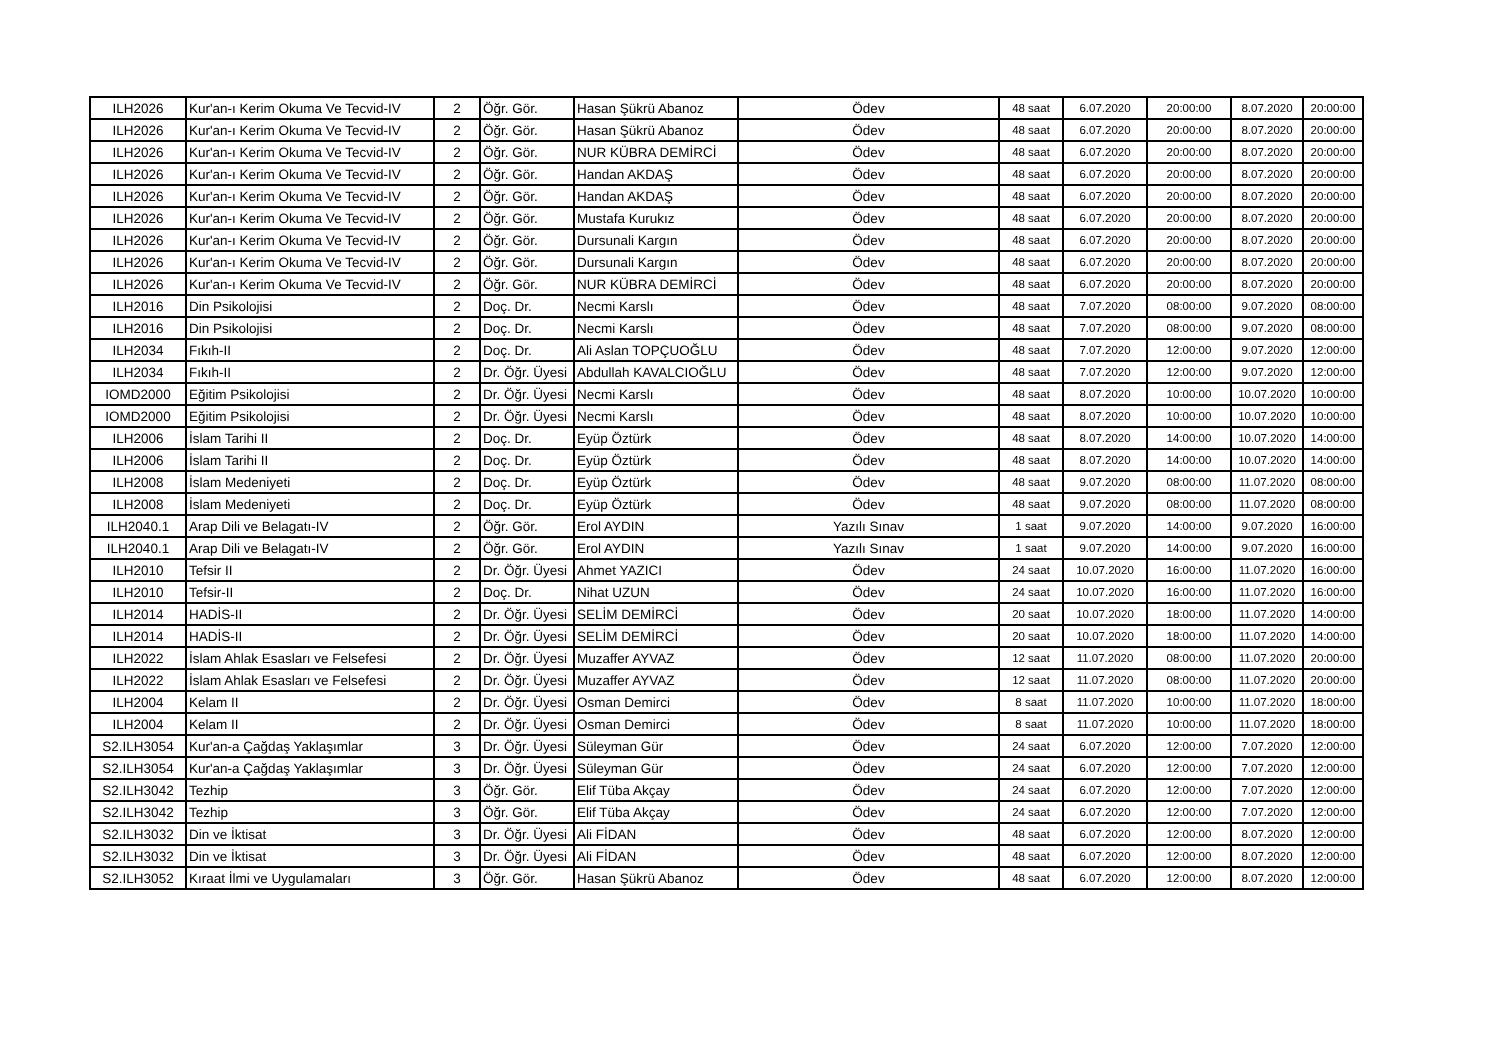| ILH2026 | Kur'an-ı Kerim Okuma Ve Tecvid-IV | 2 | Öğr. Gör. | Hasan Şükrü Abanoz | Ödev | 48 saat | 6.07.2020 | 20:00:00 | 8.07.2020 | 20:00:00 |
| ILH2026 | Kur'an-ı Kerim Okuma Ve Tecvid-IV | 2 | Öğr. Gör. | Hasan Şükrü Abanoz | Ödev | 48 saat | 6.07.2020 | 20:00:00 | 8.07.2020 | 20:00:00 |
| ILH2026 | Kur'an-ı Kerim Okuma Ve Tecvid-IV | 2 | Öğr. Gör. | NUR KÜBRA DEMİRCİ | Ödev | 48 saat | 6.07.2020 | 20:00:00 | 8.07.2020 | 20:00:00 |
| ILH2026 | Kur'an-ı Kerim Okuma Ve Tecvid-IV | 2 | Öğr. Gör. | Handan AKDAŞ | Ödev | 48 saat | 6.07.2020 | 20:00:00 | 8.07.2020 | 20:00:00 |
| ILH2026 | Kur'an-ı Kerim Okuma Ve Tecvid-IV | 2 | Öğr. Gör. | Handan AKDAŞ | Ödev | 48 saat | 6.07.2020 | 20:00:00 | 8.07.2020 | 20:00:00 |
| ILH2026 | Kur'an-ı Kerim Okuma Ve Tecvid-IV | 2 | Öğr. Gör. | Mustafa Kurukız | Ödev | 48 saat | 6.07.2020 | 20:00:00 | 8.07.2020 | 20:00:00 |
| ILH2026 | Kur'an-ı Kerim Okuma Ve Tecvid-IV | 2 | Öğr. Gör. | Dursunali Kargın | Ödev | 48 saat | 6.07.2020 | 20:00:00 | 8.07.2020 | 20:00:00 |
| ILH2026 | Kur'an-ı Kerim Okuma Ve Tecvid-IV | 2 | Öğr. Gör. | Dursunali Kargın | Ödev | 48 saat | 6.07.2020 | 20:00:00 | 8.07.2020 | 20:00:00 |
| ILH2026 | Kur'an-ı Kerim Okuma Ve Tecvid-IV | 2 | Öğr. Gör. | NUR KÜBRA DEMİRCİ | Ödev | 48 saat | 6.07.2020 | 20:00:00 | 8.07.2020 | 20:00:00 |
| ILH2016 | Din Psikolojisi | 2 | Doç. Dr. | Necmi Karslı | Ödev | 48 saat | 7.07.2020 | 08:00:00 | 9.07.2020 | 08:00:00 |
| ILH2016 | Din Psikolojisi | 2 | Doç. Dr. | Necmi Karslı | Ödev | 48 saat | 7.07.2020 | 08:00:00 | 9.07.2020 | 08:00:00 |
| ILH2034 | Fıkıh-II | 2 | Doç. Dr. | Ali Aslan TOPÇUOĞLU | Ödev | 48 saat | 7.07.2020 | 12:00:00 | 9.07.2020 | 12:00:00 |
| ILH2034 | Fıkıh-II | 2 | Dr. Öğr. Üyesi | Abdullah KAVALCIOĞLU | Ödev | 48 saat | 7.07.2020 | 12:00:00 | 9.07.2020 | 12:00:00 |
| IOMD2000 | Eğitim Psikolojisi | 2 | Dr. Öğr. Üyesi | Necmi Karslı | Ödev | 48 saat | 8.07.2020 | 10:00:00 | 10.07.2020 | 10:00:00 |
| IOMD2000 | Eğitim Psikolojisi | 2 | Dr. Öğr. Üyesi | Necmi Karslı | Ödev | 48 saat | 8.07.2020 | 10:00:00 | 10.07.2020 | 10:00:00 |
| ILH2006 | İslam Tarihi II | 2 | Doç. Dr. | Eyüp Öztürk | Ödev | 48 saat | 8.07.2020 | 14:00:00 | 10.07.2020 | 14:00:00 |
| ILH2006 | İslam Tarihi II | 2 | Doç. Dr. | Eyüp Öztürk | Ödev | 48 saat | 8.07.2020 | 14:00:00 | 10.07.2020 | 14:00:00 |
| ILH2008 | İslam Medeniyeti | 2 | Doç. Dr. | Eyüp Öztürk | Ödev | 48 saat | 9.07.2020 | 08:00:00 | 11.07.2020 | 08:00:00 |
| ILH2008 | İslam Medeniyeti | 2 | Doç. Dr. | Eyüp Öztürk | Ödev | 48 saat | 9.07.2020 | 08:00:00 | 11.07.2020 | 08:00:00 |
| ILH2040.1 | Arap Dili ve Belagatı-IV | 2 | Öğr. Gör. | Erol AYDIN | Yazılı Sınav | 1 saat | 9.07.2020 | 14:00:00 | 9.07.2020 | 16:00:00 |
| ILH2040.1 | Arap Dili ve Belagatı-IV | 2 | Öğr. Gör. | Erol AYDIN | Yazılı Sınav | 1 saat | 9.07.2020 | 14:00:00 | 9.07.2020 | 16:00:00 |
| ILH2010 | Tefsir II | 2 | Dr. Öğr. Üyesi | Ahmet YAZICI | Ödev | 24 saat | 10.07.2020 | 16:00:00 | 11.07.2020 | 16:00:00 |
| ILH2010 | Tefsir-II | 2 | Doç. Dr. | Nihat UZUN | Ödev | 24 saat | 10.07.2020 | 16:00:00 | 11.07.2020 | 16:00:00 |
| ILH2014 | HADİS-II | 2 | Dr. Öğr. Üyesi | SELİM DEMİRCİ | Ödev | 20 saat | 10.07.2020 | 18:00:00 | 11.07.2020 | 14:00:00 |
| ILH2014 | HADİS-II | 2 | Dr. Öğr. Üyesi | SELİM DEMİRCİ | Ödev | 20 saat | 10.07.2020 | 18:00:00 | 11.07.2020 | 14:00:00 |
| ILH2022 | İslam Ahlak Esasları ve Felsefesi | 2 | Dr. Öğr. Üyesi | Muzaffer AYVAZ | Ödev | 12 saat | 11.07.2020 | 08:00:00 | 11.07.2020 | 20:00:00 |
| ILH2022 | İslam Ahlak Esasları ve Felsefesi | 2 | Dr. Öğr. Üyesi | Muzaffer AYVAZ | Ödev | 12 saat | 11.07.2020 | 08:00:00 | 11.07.2020 | 20:00:00 |
| ILH2004 | Kelam II | 2 | Dr. Öğr. Üyesi | Osman Demirci | Ödev | 8 saat | 11.07.2020 | 10:00:00 | 11.07.2020 | 18:00:00 |
| ILH2004 | Kelam II | 2 | Dr. Öğr. Üyesi | Osman Demirci | Ödev | 8 saat | 11.07.2020 | 10:00:00 | 11.07.2020 | 18:00:00 |
| S2.ILH3054 | Kur'an-a Çağdaş Yaklaşımlar | 3 | Dr. Öğr. Üyesi | Süleyman Gür | Ödev | 24 saat | 6.07.2020 | 12:00:00 | 7.07.2020 | 12:00:00 |
| S2.ILH3054 | Kur'an-a Çağdaş Yaklaşımlar | 3 | Dr. Öğr. Üyesi | Süleyman Gür | Ödev | 24 saat | 6.07.2020 | 12:00:00 | 7.07.2020 | 12:00:00 |
| S2.ILH3042 | Tezhip | 3 | Öğr. Gör. | Elif Tüba Akçay | Ödev | 24 saat | 6.07.2020 | 12:00:00 | 7.07.2020 | 12:00:00 |
| S2.ILH3042 | Tezhip | 3 | Öğr. Gör. | Elif Tüba Akçay | Ödev | 24 saat | 6.07.2020 | 12:00:00 | 7.07.2020 | 12:00:00 |
| S2.ILH3032 | Din ve İktisat | 3 | Dr. Öğr. Üyesi | Ali FİDAN | Ödev | 48 saat | 6.07.2020 | 12:00:00 | 8.07.2020 | 12:00:00 |
| S2.ILH3032 | Din ve İktisat | 3 | Dr. Öğr. Üyesi | Ali FİDAN | Ödev | 48 saat | 6.07.2020 | 12:00:00 | 8.07.2020 | 12:00:00 |
| S2.ILH3052 | Kıraat İlmi ve Uygulamaları | 3 | Öğr. Gör. | Hasan Şükrü Abanoz | Ödev | 48 saat | 6.07.2020 | 12:00:00 | 8.07.2020 | 12:00:00 |